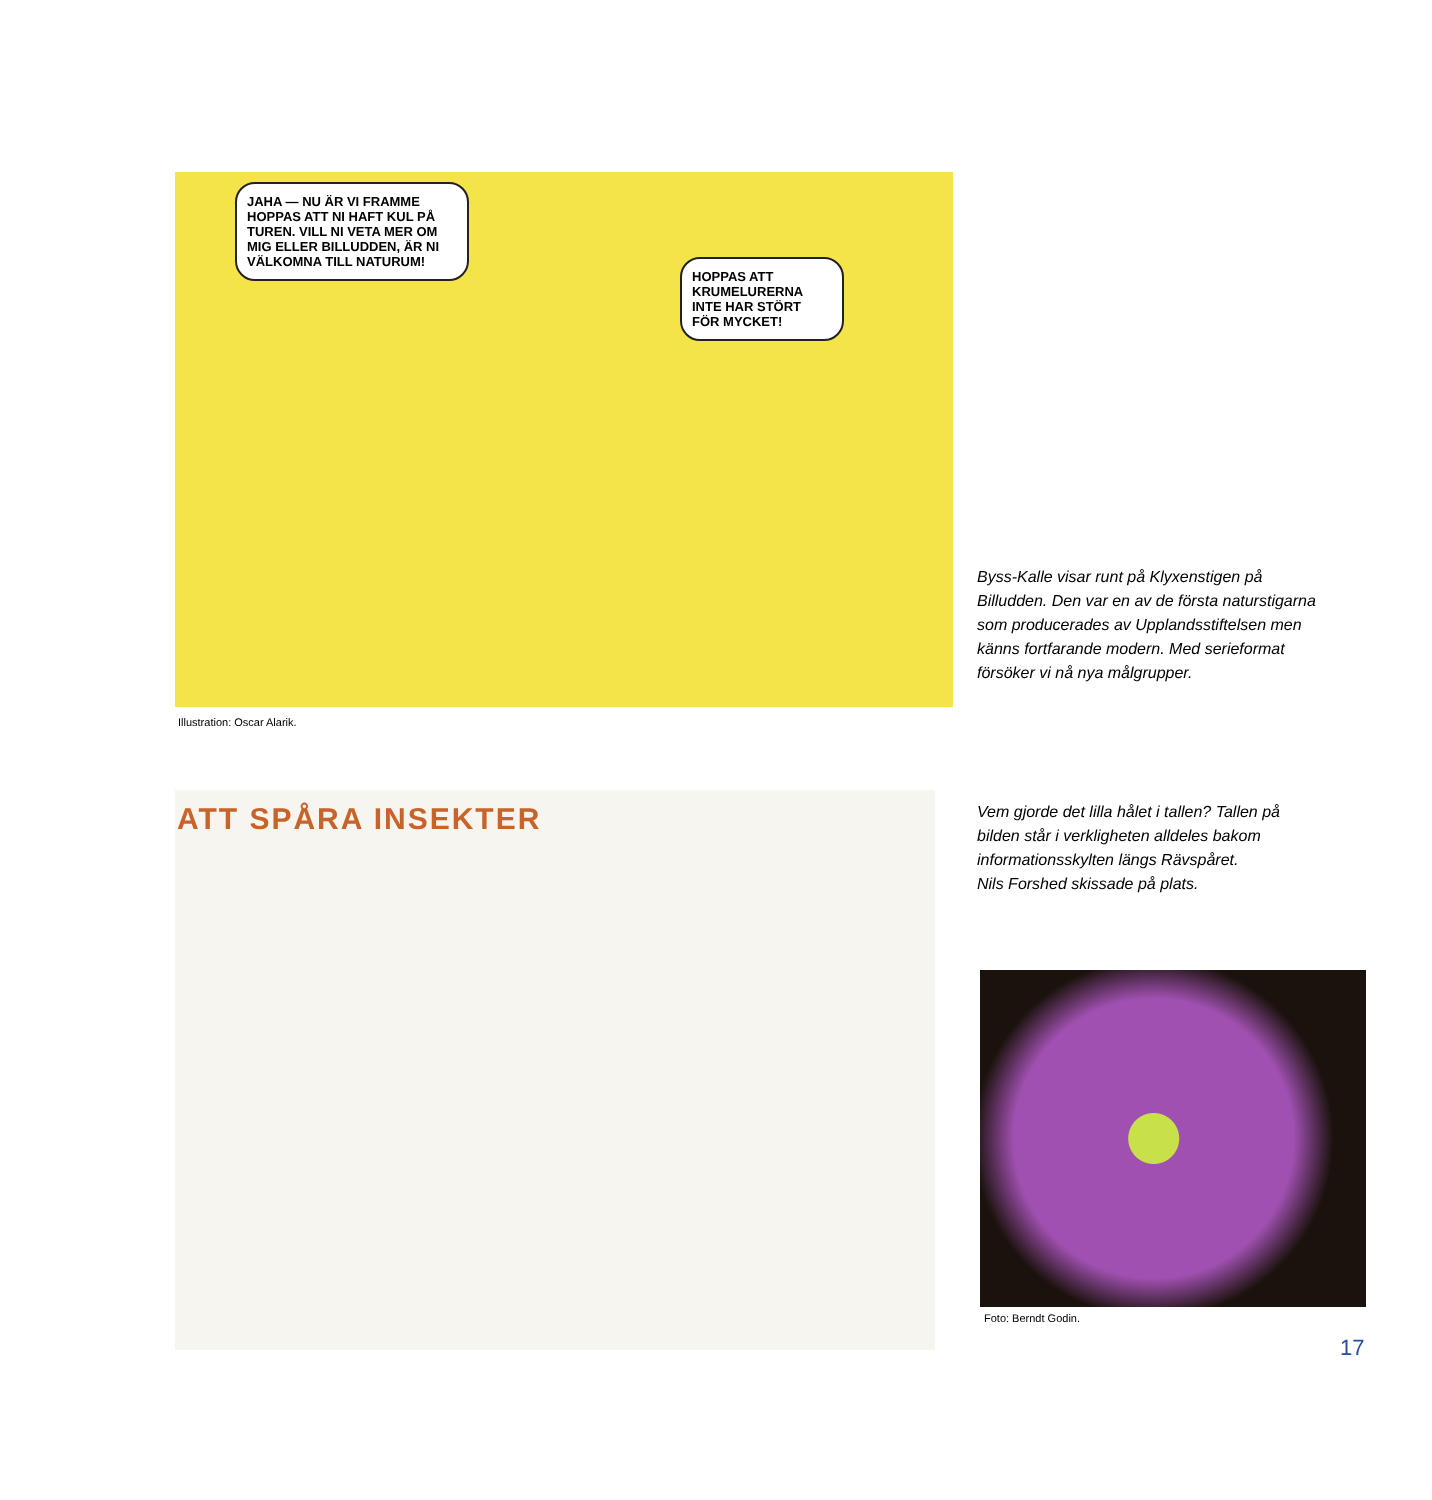JAHA — NU ÄR VI FRAMME HOPPAS ATT NI HAFT KUL PÅ TUREN. VILL NI VETA MER OM MIG ELLER BILLUDDEN, ÄR NI VÄLKOMNA TILL NATURUM!
HOPPAS ATT KRUMELURERNA INTE HAR STÖRT FÖR MYCKET!
Illustration: Oscar Alarik.
Byss-Kalle visar runt på Klyxenstigen på Billudden. Den var en av de första natur­stigarna som producerades av Upplands­stiftelsen men känns fortfarande modern. Med serieformat försöker vi nå nya mål­grupper.
ATT SPÅRA INSEKTER
Vem gjorde det lilla hålet i tallen? Tallen på bilden står i verkligheten alldeles bakom informationsskylten längs Rävspåret.
Nils Forshed skissade på plats.
Foto: Berndt Godin.
17